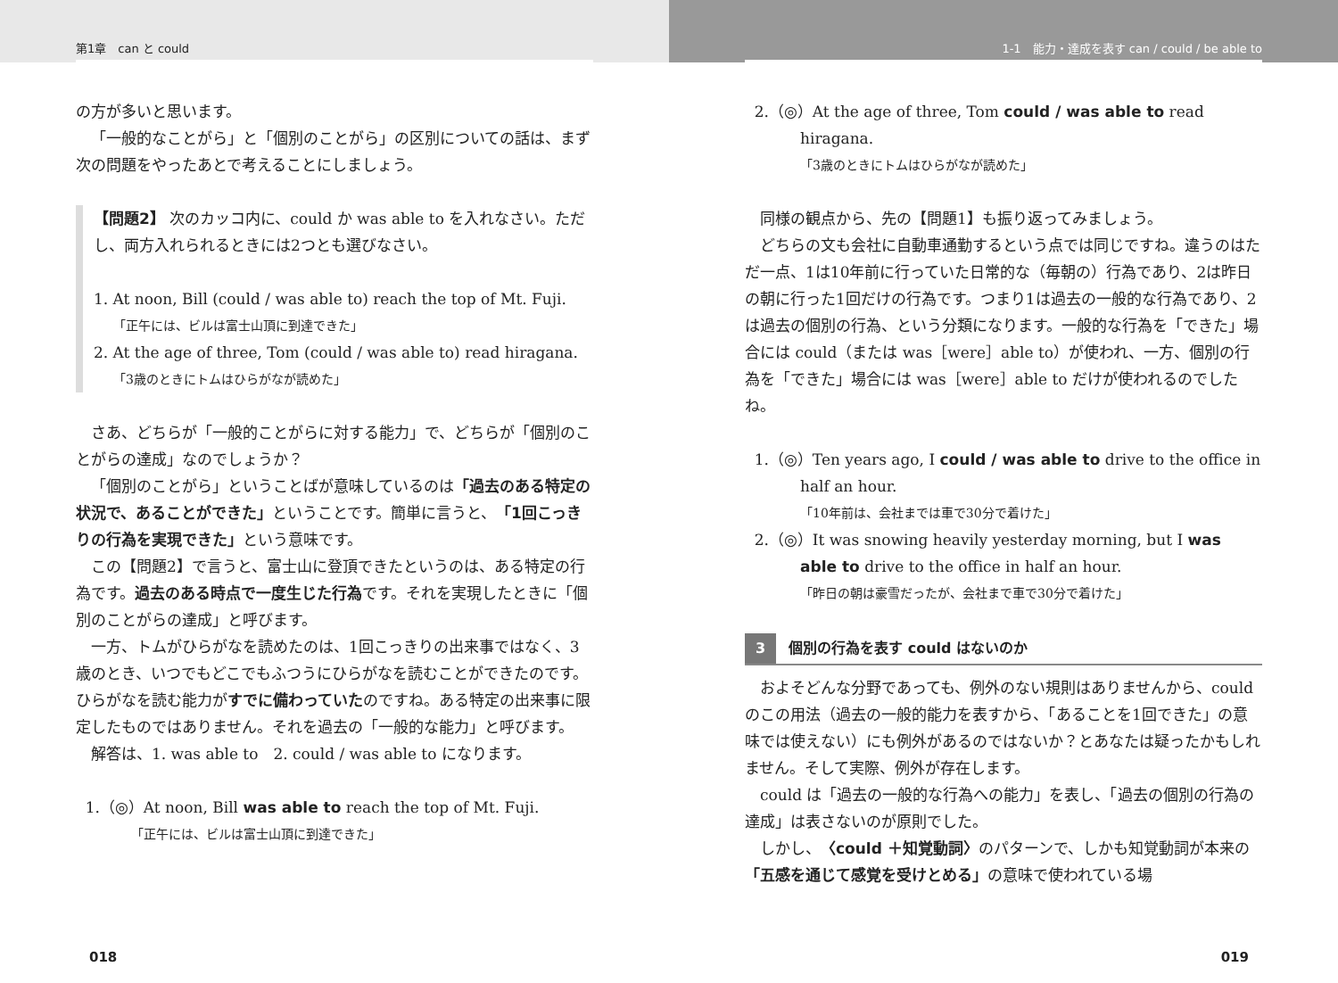第1章　can と could
の方が多いと思います。
「一般的なことがら」と「個別のことがら」の区別についての話は、まず次の問題をやったあとで考えることにしましょう。
【問題2】 次のカッコ内に、could か was able to を入れなさい。ただし、両方入れられるときには2つとも選びなさい。
1. At noon, Bill (could / was able to) reach the top of Mt. Fuji.
「正午には、ビルは富士山頂に到達できた」
2. At the age of three, Tom (could / was able to) read hiragana.
「3歳のときにトムはひらがなが読めた」
さあ、どちらが「一般的ことがらに対する能力」で、どちらが「個別のことがらの達成」なのでしょうか？
「個別のことがら」ということばが意味しているのは「過去のある特定の状況で、あることができた」ということです。簡単に言うと、「1回こっきりの行為を実現できた」という意味です。
この【問題2】で言うと、富士山に登頂できたというのは、ある特定の行為です。過去のある時点で一度生じた行為です。それを実現したときに「個別のことがらの達成」と呼びます。
一方、トムがひらがなを読めたのは、1回こっきりの出来事ではなく、3歳のとき、いつでもどこでもふつうにひらがなを読むことができたのです。ひらがなを読む能力がすでに備わっていたのですね。ある特定の出来事に限定したものではありません。それを過去の「一般的な能力」と呼びます。
解答は、1. was able to　2. could / was able to になります。
1.（◎）At noon, Bill was able to reach the top of Mt. Fuji.
「正午には、ビルは富士山頂に到達できた」
018
1-1　能力・達成を表す can / could / be able to
2.（◎）At the age of three, Tom could / was able to read hiragana.
「3歳のときにトムはひらがなが読めた」
同様の観点から、先の【問題1】も振り返ってみましょう。
どちらの文も会社に自動車通勤するという点では同じですね。違うのはただ一点、1は10年前に行っていた日常的な（毎朝の）行為であり、2は昨日の朝に行った1回だけの行為です。つまり1は過去の一般的な行為であり、2は過去の個別の行為、という分類になります。一般的な行為を「できた」場合には could（または was［were］able to）が使われ、一方、個別の行為を「できた」場合には was［were］able to だけが使われるのでしたね。
1.（◎）Ten years ago, I could / was able to drive to the office in half an hour.
「10年前は、会社までは車で30分で着けた」
2.（◎）It was snowing heavily yesterday morning, but I was able to drive to the office in half an hour.
「昨日の朝は豪雪だったが、会社まで車で30分で着けた」
3 個別の行為を表す could はないのか
およそどんな分野であっても、例外のない規則はありませんから、could のこの用法（過去の一般的能力を表すから、「あることを1回できた」の意味では使えない）にも例外があるのではないか？とあなたは疑ったかもしれません。そして実際、例外が存在します。
could は「過去の一般的な行為への能力」を表し、「過去の個別の行為の達成」は表さないのが原則でした。
しかし、〈could ＋知覚動詞〉のパターンで、しかも知覚動詞が本来の「五感を通じて感覚を受けとめる」の意味で使われている場
019